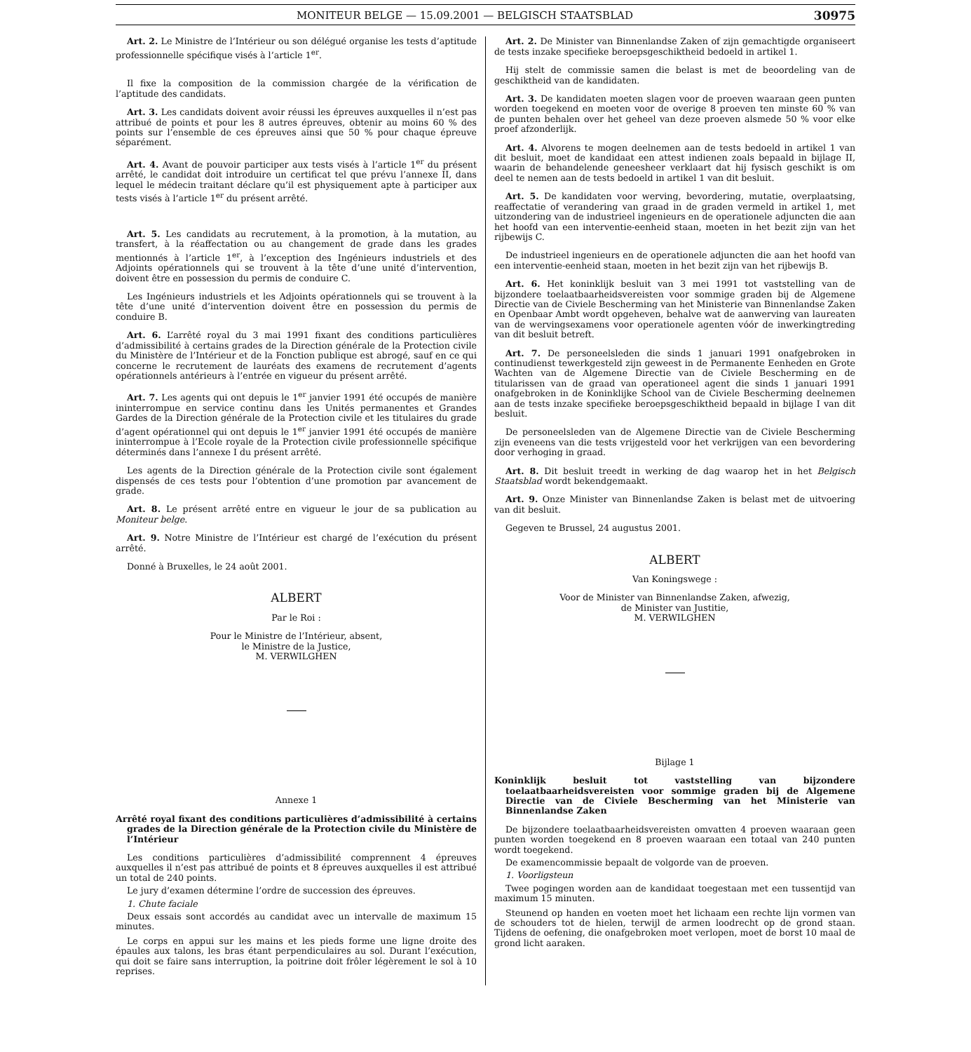MONITEUR BELGE — 15.09.2001 — BELGISCH STAATSBLAD 30975
Art. 2. Le Ministre de l’Intérieur ou son délégué organise les tests d’aptitude professionnelle spécifique visés à l’article 1<sup>er</sup>.
Il fixe la composition de la commission chargée de la vérification de l’aptitude des candidats.
Art. 3. Les candidats doivent avoir réussi les épreuves auxquelles il n’est pas attribué de points et pour les 8 autres épreuves, obtenir au moins 60 % des points sur l’ensemble de ces épreuves ainsi que 50 % pour chaque épreuve séparément.
Art. 4. Avant de pouvoir participer aux tests visés à l’article 1<sup>er</sup> du présent arrêté, le candidat doit introduire un certificat tel que prévu l’annexe II, dans lequel le médecin traitant déclare qu’il est physiquement apte à participer aux tests visés à l’article 1<sup>er</sup> du présent arrêté.
Art. 5. Les candidats au recrutement, à la promotion, à la mutation, au transfert, à la réaffectation ou au changement de grade dans les grades mentionnés à l’article 1<sup>er</sup>, à l’exception des Ingénieurs industriels et des Adjoints opérationnels qui se trouvent à la tête d’une unité d’intervention, doivent être en possession du permis de conduire C.
Les Ingénieurs industriels et les Adjoints opérationnels qui se trouvent à la tête d’une unité d’intervention doivent être en possession du permis de conduire B.
Art. 6. L’arrêté royal du 3 mai 1991 fixant des conditions particulières d’admissibilité à certains grades de la Direction générale de la Protection civile du Ministère de l’Intérieur et de la Fonction publique est abrogé, sauf en ce qui concerne le recrutement de lauréats des examens de recrutement d’agents opérationnels antérieurs à l’entrée en vigueur du présent arrêté.
Art. 7. Les agents qui ont depuis le 1<sup>er</sup> janvier 1991 été occupés de manière ininterrompue en service continu dans les Unités permanentes et Grandes Gardes de la Direction générale de la Protection civile et les titulaires du grade d’agent opérationnel qui ont depuis le 1<sup>er</sup> janvier 1991 été occupés de manière ininterrompue à l’Ecole royale de la Protection civile professionnelle spécifique déterminés dans l’annexe I du présent arrêté.
Les agents de la Direction générale de la Protection civile sont également dispensés de ces tests pour l’obtention d’une promotion par avancement de grade.
Art. 8. Le présent arrêté entre en vigueur le jour de sa publication au Moniteur belge.
Art. 9. Notre Ministre de l’Intérieur est chargé de l’exécution du présent arrêté.
Donné à Bruxelles, le 24 août 2001.
ALBERT
Par le Roi :
Pour le Ministre de l’Intérieur, absent,
le Ministre de la Justice,
M. VERWILGHEN
Annexe 1
Arrêté royal fixant des conditions particulières d’admissibilité à certains grades de la Direction générale de la Protection civile du Ministère de l’Intérieur
Les conditions particulières d’admissibilité comprennent 4 épreuves auxquelles il n’est pas attribué de points et 8 épreuves auxquelles il est attribué un total de 240 points.
Le jury d’examen détermine l’ordre de succession des épreuves.
1. Chute faciale
Deux essais sont accordés au candidat avec un intervalle de maximum 15 minutes.
Le corps en appui sur les mains et les pieds forme une ligne droite des épaules aux talons, les bras étant perpendiculaires au sol. Durant l’exécution, qui doit se faire sans interruption, la poitrine doit frôler légèrement le sol à 10 reprises.
Art. 2. De Minister van Binnenlandse Zaken of zijn gemachtigde organiseert de tests inzake specifieke beroepsgeschiktheid bedoeld in artikel 1.
Hij stelt de commissie samen die belast is met de beoordeling van de geschiktheid van de kandidaten.
Art. 3. De kandidaten moeten slagen voor de proeven waaraan geen punten worden toegekend en moeten voor de overige 8 proeven ten minste 60 % van de punten behalen over het geheel van deze proeven alsmede 50 % voor elke proef afzonderlijk.
Art. 4. Alvorens te mogen deelnemen aan de tests bedoeld in artikel 1 van dit besluit, moet de kandidaat een attest indienen zoals bepaald in bijlage II, waarin de behandelende geneesheer verklaart dat hij fysisch geschikt is om deel te nemen aan de tests bedoeld in artikel 1 van dit besluit.
Art. 5. De kandidaten voor werving, bevordering, mutatie, overplaatsing, reaffectatie of verandering van graad in de graden vermeld in artikel 1, met uitzondering van de industrieel ingenieurs en de operationele adjuncten die aan het hoofd van een interventie-eenheid staan, moeten in het bezit zijn van het rijbewijs C.
De industrieel ingenieurs en de operationele adjuncten die aan het hoofd van een interventie-eenheid staan, moeten in het bezit zijn van het rijbewijs B.
Art. 6. Het koninklijk besluit van 3 mei 1991 tot vaststelling van de bijzondere toelaatbaarheidsvereisten voor sommige graden bij de Algemene Directie van de Civiele Bescherming van het Ministerie van Binnenlandse Zaken en Openbaar Ambt wordt opgeheven, behalve wat de aanwerving van laureaten van de wervingsexamens voor operationele agenten vóór de inwerkingtreding van dit besluit betreft.
Art. 7. De personeelsleden die sinds 1 januari 1991 onafgebroken in continudienst tewerkgesteld zijn geweest in de Permanente Eenheden en Grote Wachten van de Algemene Directie van de Civiele Bescherming en de titularissen van de graad van operationeel agent die sinds 1 januari 1991 onafgebroken in de Koninklijke School van de Civiele Bescherming deelnemen aan de tests inzake specifieke beroepsgeschiktheid bepaald in bijlage I van dit besluit.
De personeelsleden van de Algemene Directie van de Civiele Bescherming zijn eveneens van die tests vrijgesteld voor het verkrijgen van een bevordering door verhoging in graad.
Art. 8. Dit besluit treedt in werking de dag waarop het in het Belgisch Staatsblad wordt bekendgemaakt.
Art. 9. Onze Minister van Binnenlandse Zaken is belast met de uitvoering van dit besluit.
Gegeven te Brussel, 24 augustus 2001.
ALBERT
Van Koningswege :
Voor de Minister van Binnenlandse Zaken, afwezig,
de Minister van Justitie,
M. VERWILGHEN
Bijlage 1
Koninklijk besluit tot vaststelling van bijzondere toelaatbaarheidsvereisten voor sommige graden bij de Algemene Directie van de Civiele Bescherming van het Ministerie van Binnenlandse Zaken
De bijzondere toelaatbaarheidsvereisten omvatten 4 proeven waaraan geen punten worden toegekend en 8 proeven waaraan een totaal van 240 punten wordt toegekend.
De examencommissie bepaalt de volgorde van de proeven.
1. Voorligsteun
Twee pogingen worden aan de kandidaat toegestaan met een tussentijd van maximum 15 minuten.
Steunend op handen en voeten moet het lichaam een rechte lijn vormen van de schouders tot de hielen, terwijl de armen loodrecht op de grond staan. Tijdens de oefening, die onafgebroken moet verlopen, moet de borst 10 maal de grond licht aaraken.